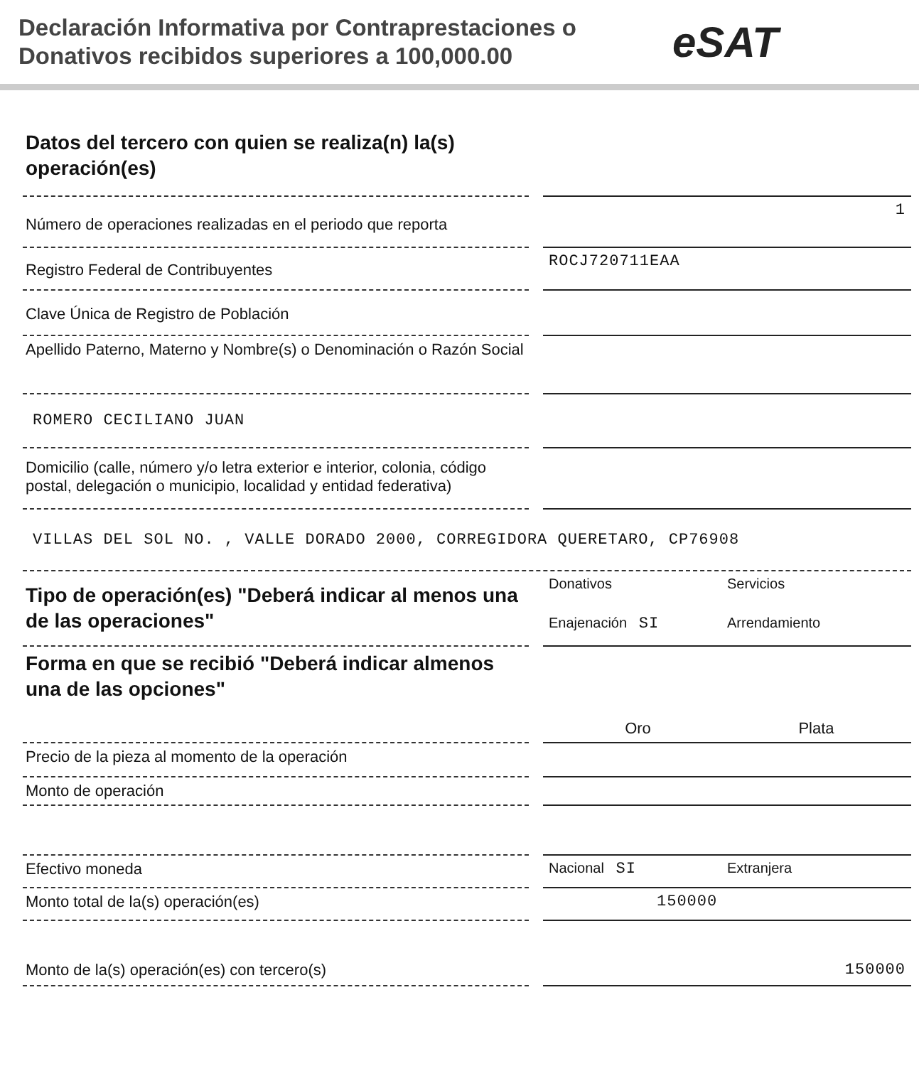Declaración Informativa por Contraprestaciones o Donativos recibidos superiores a 100,000.00
eSAT
Datos del tercero con quien se realiza(n) la(s) operación(es)
Número de operaciones realizadas en el periodo que reporta
1
Registro Federal de Contribuyentes
ROCJ720711EAA
Clave Única de Registro de Población
Apellido Paterno, Materno y Nombre(s) o Denominación o Razón Social
ROMERO CECILIANO JUAN
Domicilio (calle, número y/o letra exterior e interior, colonia, código postal, delegación o municipio, localidad y entidad federativa)
VILLAS DEL SOL NO. , VALLE DORADO 2000, CORREGIDORA QUERETARO, CP76908
Tipo de operación(es) "Deberá indicar al menos una de las operaciones"
Donativos Servicios Enajenación SI Arrendamiento
Forma en que se recibió "Deberá indicar almenos una de las opciones"
Oro Plata
Precio de la pieza al momento de la operación
Monto de operación
Efectivo moneda
Nacional SI Extranjera
Monto total de la(s) operación(es)
150000
Monto de la(s) operación(es) con tercero(s)
150000